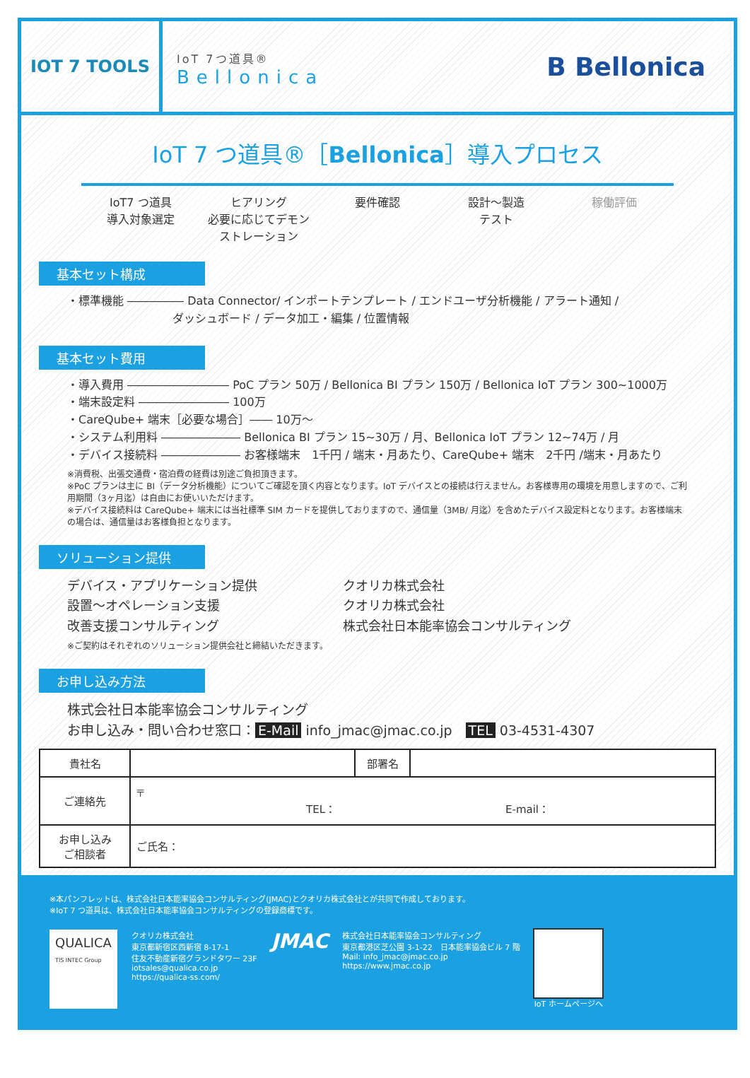IOT 7 TOOLS
IoT 7つ道具®
Bellonica
B Bellonica
IoT 7 つ道具®［Bellonica］導入プロセス
IoT7 つ道具
導入対象選定
ヒアリング
必要に応じてデモン
ストレーション
要件確認 設計～製造
テスト
稼働評価
基本セット構成
・標準機能 ――――― Data Connector/ インポートテンプレート / エンドユーザ分析機能 / アラート通知 /
　　　　　　　　　 ダッシュボード / データ加工・編集 / 位置情報
基本セット費用
・導入費用 ――――――――― PoC プラン 50万 / Bellonica BI プラン 150万 / Bellonica IoT プラン 300~1000万
・端末設定料 ―――――――― 100万
・CareQube+ 端末［必要な場合］―― 10万～
・システム利用料 ――――――― Bellonica BI プラン 15~30万 / 月、Bellonica IoT プラン 12~74万 / 月
・デバイス接続料 ――――――― お客様端末　1千円 / 端末・月あたり、CareQube+ 端末　2千円 /端末・月あたり
※消費税、出張交通費・宿泊費の経費は別途ご負担頂きます。
※PoC プランは主に BI（データ分析機能）についてご確認を頂く内容となります。IoT デバイスとの接続は行えません。お客様専用の環境を用意しますので、ご利用期間（3ヶ月迄）は自由にお使いいただけます。
※デバイス接続料は CareQube+ 端末には当社標準 SIM カードを提供しておりますので、通信量（3MB/ 月迄）を含めたデバイス設定料となります。お客様端末の場合は、通信量はお客様負担となります。
ソリューション提供
デバイス・アプリケーション提供
クオリカ株式会社
設置～オペレーション支援
クオリカ株式会社
改善支援コンサルティング
株式会社日本能率協会コンサルティング
※ご契約はそれぞれのソリューション提供会社と締結いただきます。
お申し込み方法
株式会社日本能率協会コンサルティング
お申し込み・問い合わせ窓口： E-Mail info_jmac@jmac.co.jp　TEL 03-4531-4307
| 貴社名 | | 部署名 | |
| ご連絡先 | 〒 TEL： E-mail： | | |
| お申し込み ご相談者 | ご氏名： | | |
※本パンフレットは、株式会社日本能率協会コンサルティング(JMAC)とクオリカ株式会社とが共同で作成しております。
※IoT 7 つ道具は、株式会社日本能率協会コンサルティングの登録商標です。
QUALICA
TIS INTEC Group
クオリカ株式会社
東京都新宿区西新宿 8-17-1
住友不動産新宿グランドタワー 23F
iotsales@qualica.co.jp
https://qualica-ss.com/
JMAC
株式会社日本能率協会コンサルティング
東京都港区芝公園 3-1-22　日本能率協会ビル 7 階
Mail: info_jmac@jmac.co.jp
https://www.jmac.co.jp
IoT ホームページへ